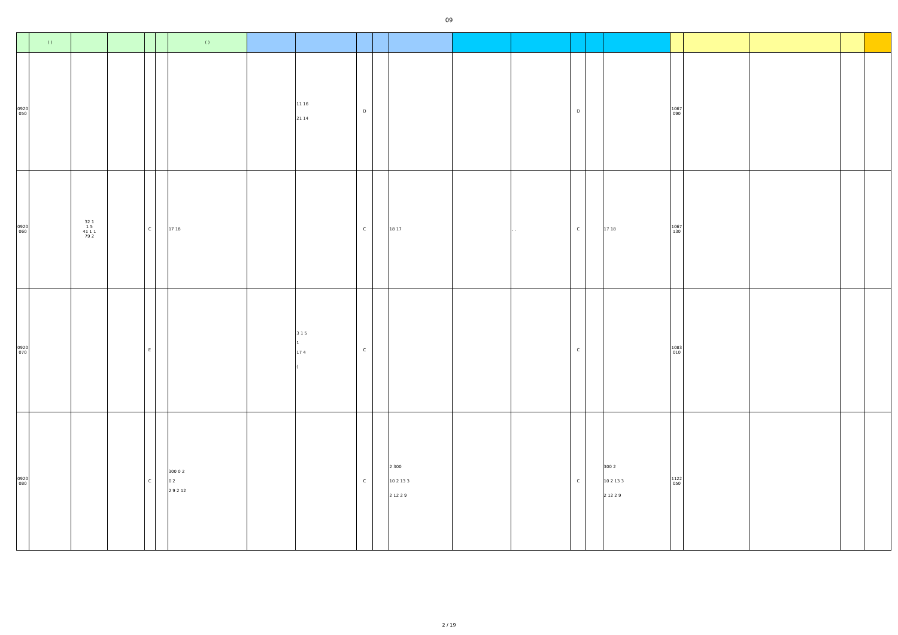09
| | ( ) | | | | | ( ) | | | | | | | | | | | | | | | |
| --- | --- | --- | --- | --- | --- | --- | --- | --- | --- | --- | --- | --- | --- | --- | --- | --- | --- | --- | --- | --- | --- |
| 0920050 | | | | | | | | 11 16 21 14 | D | | | | | D | | | 1067090 | | | | |
| 0920060 | | 32 1 1 5 41 1 1 79 2 | | C | | 17 18 | | | C | | 18 17 | | , , | C | | 17 18 | 1067130 | | | | |
| 0920070 | | | | E | | | | 3 1 5 1 17 4 ( | C | | | | | C | | | 1083010 | | | | |
| 0920080 | | | | C | | 300 0 2 0 2 2 9 2 12 | | | C | | 2 300 10 2 13 3 2 12 2 9 | | | C | | 300 2 10 2 13 3 2 12 2 9 | 1122050 | | | | |
2 / 19